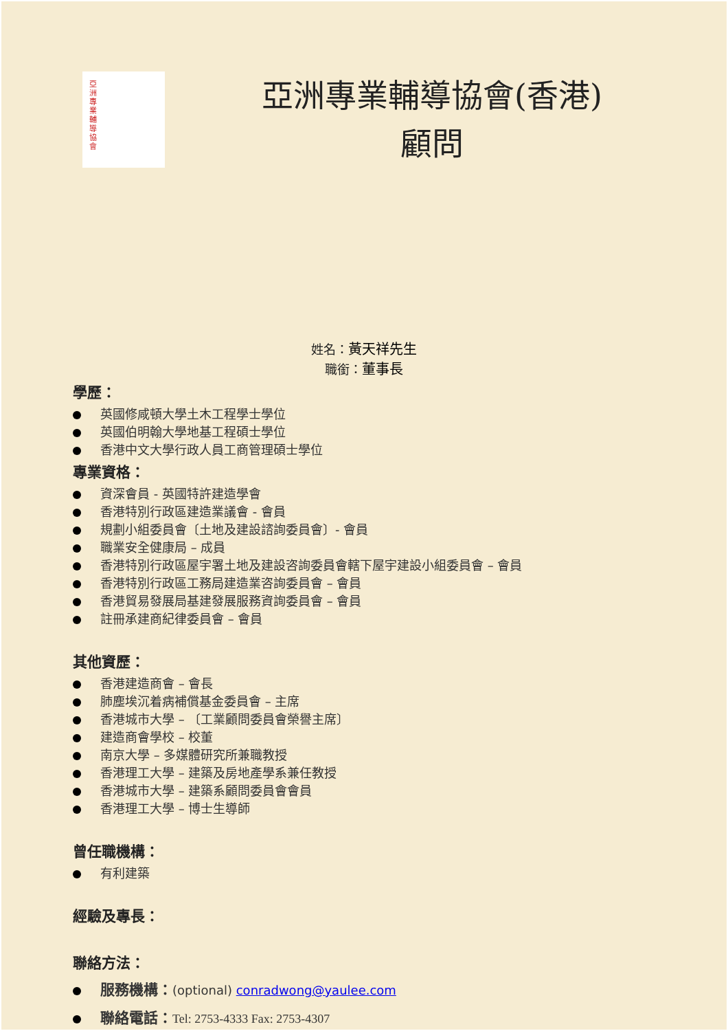亞洲專業輔導協會
亞洲專業輔導協會(香港)
顧問
姓名：黃天祥先生
職銜：董事長
學歷：
英國修咸頓大學土木工程學士學位
英國伯明翰大學地基工程碩士學位
香港中文大學行政人員工商管理碩士學位
專業資格：
資深會員 - 英國特許建造學會
香港特別行政區建造業議會 - 會員
規劃小組委員會〔土地及建設諮詢委員會〕- 會員
職業安全健康局 – 成員
香港特別行政區屋宇署土地及建設咨詢委員會轄下屋宇建設小組委員會 – 會員
香港特別行政區工務局建造業咨詢委員會 – 會員
香港貿易發展局基建發展服務資詢委員會 – 會員
註冊承建商紀律委員會 – 會員
其他資歷：
香港建造商會 – 會長
肺塵埃沉着病補償基金委員會 – 主席
香港城市大學 – 〔工業顧問委員會榮譽主席〕
建造商會學校 – 校董
南京大學 – 多媒體研究所兼職教授
香港理工大學 – 建築及房地產學系兼任教授
香港城市大學 – 建築系顧問委員會會員
香港理工大學 – 博士生導師
曾任職機構：
有利建築
經驗及專長：
聯絡方法：
服務機構：(optional) conradwong@yaulee.com
聯絡電話：Tel: 2753-4333 Fax: 2753-4307